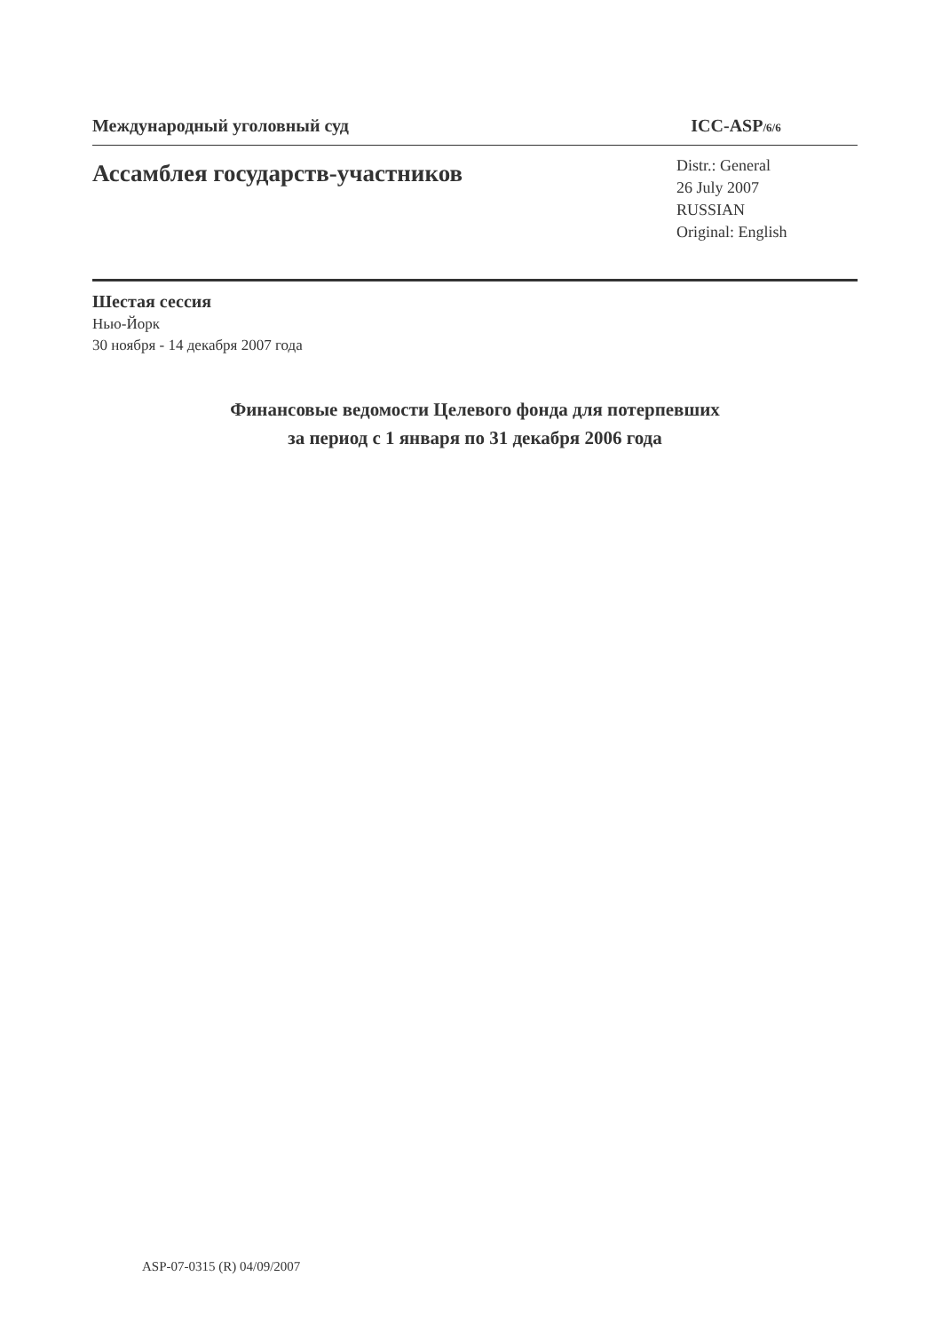Международный уголовный суд ICC-ASP/6/6
Ассамблея государств-участников
Distr.: General
26 July 2007
RUSSIAN
Original: English
Шестая сессия
Нью-Йорк
30 ноября - 14 декабря 2007 года
Финансовые ведомости Целевого фонда для потерпевших
за период с 1 января по 31 декабря 2006 года
ASP-07-0315 (R) 04/09/2007